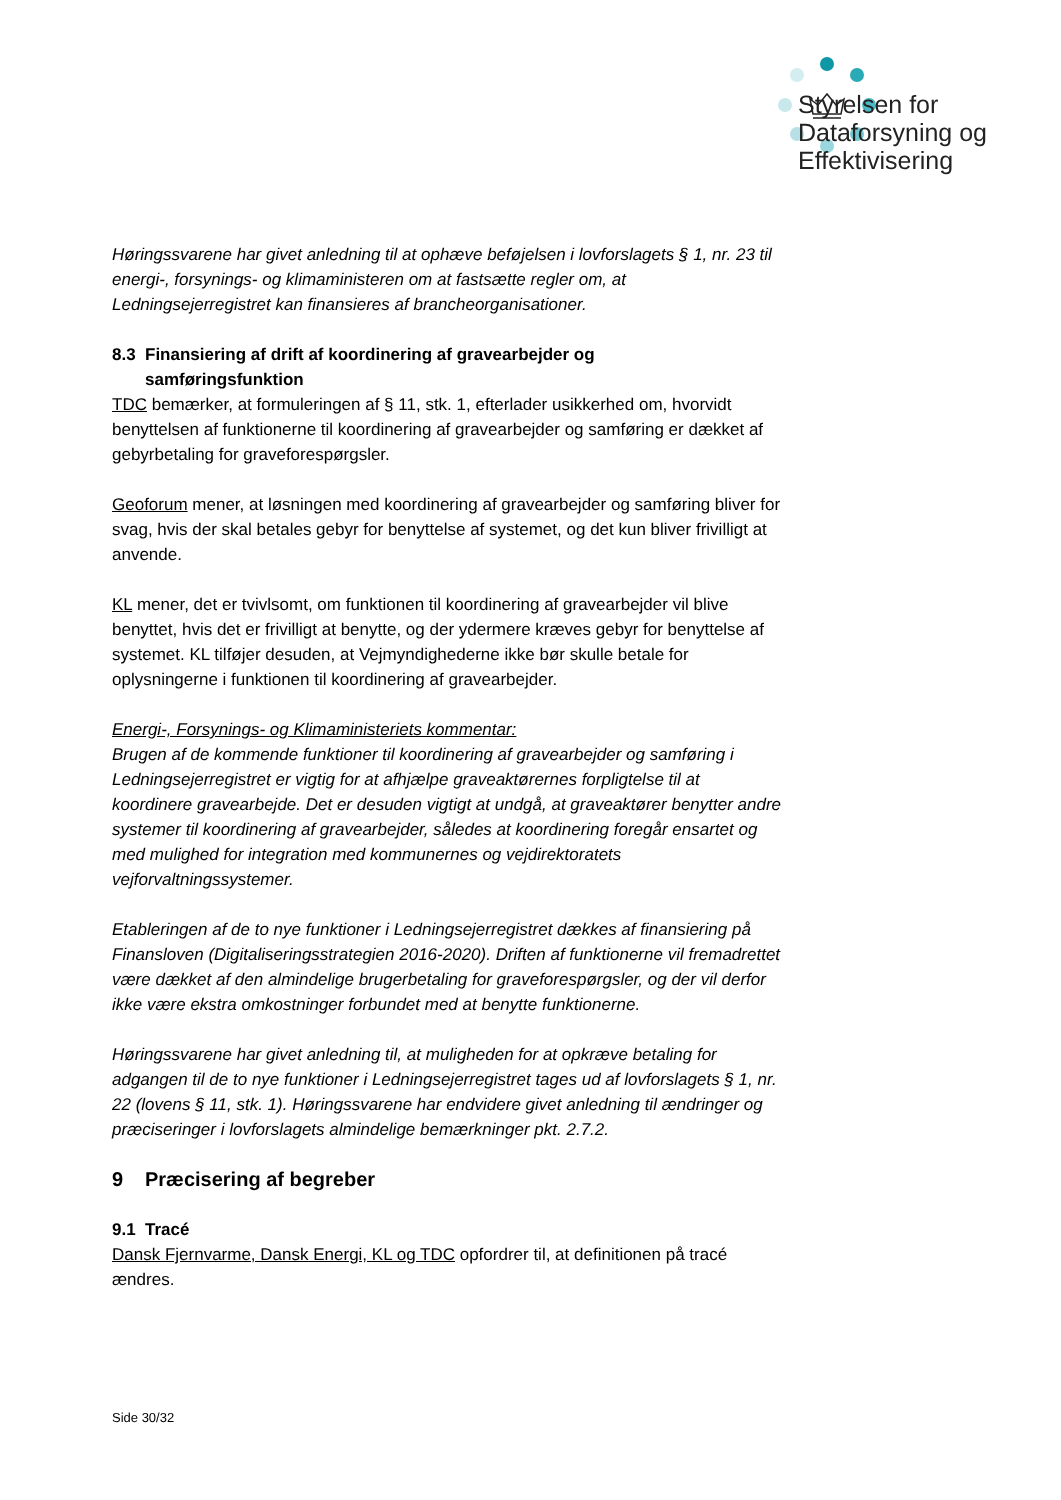Styrelsen for
Dataforsyning og
Effektivisering
Høringssvarene har givet anledning til at ophæve beføjelsen i lovforslagets § 1, nr. 23 til energi-, forsynings- og klimaministeren om at fastsætte regler om, at Ledningsejerregistret kan finansieres af brancheorganisationer.
8.3 Finansiering af drift af koordinering af gravearbejder og
samføringsfunktion
TDC bemærker, at formuleringen af § 11, stk. 1, efterlader usikkerhed om, hvorvidt benyttelsen af funktionerne til koordinering af gravearbejder og samføring er dækket af gebyrbetaling for graveforespørgsler.
Geoforum mener, at løsningen med koordinering af gravearbejder og samføring bliver for svag, hvis der skal betales gebyr for benyttelse af systemet, og det kun bliver frivilligt at anvende.
KL mener, det er tvivlsomt, om funktionen til koordinering af gravearbejder vil blive benyttet, hvis det er frivilligt at benytte, og der ydermere kræves gebyr for benyttelse af systemet. KL tilføjer desuden, at Vejmyndighederne ikke bør skulle betale for oplysningerne i funktionen til koordinering af gravearbejder.
Energi-, Forsynings- og Klimaministeriets kommentar:
Brugen af de kommende funktioner til koordinering af gravearbejder og samføring i Ledningsejerregistret er vigtig for at afhjælpe graveaktørernes forpligtelse til at koordinere gravearbejde. Det er desuden vigtigt at undgå, at graveaktører benytter andre systemer til koordinering af gravearbejder, således at koordinering foregår ensartet og med mulighed for integration med kommunernes og vejdirektoratets vejforvaltningssystemer.
Etableringen af de to nye funktioner i Ledningsejerregistret dækkes af finansiering på Finansloven (Digitaliseringsstrategien 2016-2020). Driften af funktionerne vil fremadrettet være dækket af den almindelige brugerbetaling for graveforespørgsler, og der vil derfor ikke være ekstra omkostninger forbundet med at benytte funktionerne.
Høringssvarene har givet anledning til, at muligheden for at opkræve betaling for adgangen til de to nye funktioner i Ledningsejerregistret tages ud af lovforslagets § 1, nr. 22 (lovens § 11, stk. 1). Høringssvarene har endvidere givet anledning til ændringer og præciseringer i lovforslagets almindelige bemærkninger pkt. 2.7.2.
9 Præcisering af begreber
9.1 Tracé
Dansk Fjernvarme, Dansk Energi, KL og TDC opfordrer til, at definitionen på tracé ændres.
Side 30/32